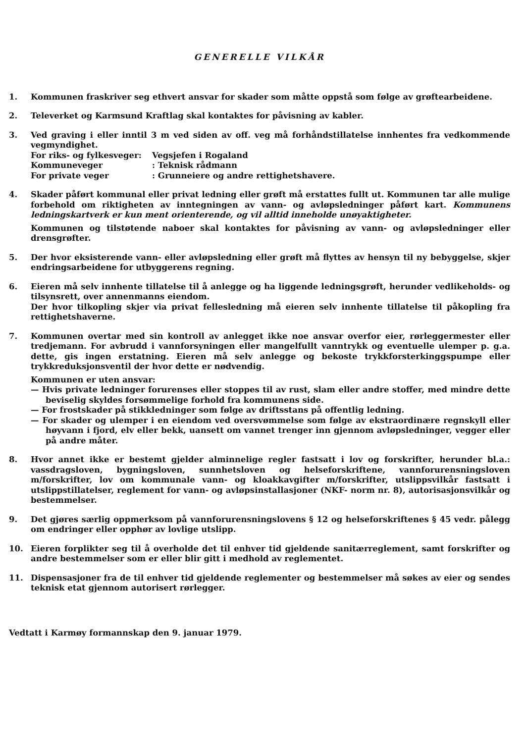GENERELLE VILKÅR
1. Kommunen fraskriver seg ethvert ansvar for skader som måtte oppstå som følge av grøftearbeidene.
2. Televerket og Karmsund Kraftlag skal kontaktes for påvisning av kabler.
3. Ved graving i eller inntil 3 m ved siden av off. veg må forhåndstillatelse innhentes fra vedkommende vegmyndighet.
For riks- og fylkesveger: Vegsjefen i Rogaland
Kommuneveger: Teknisk rådmann
For private veger: Grunneiere og andre rettighetshavere.
4. Skader påført kommunal eller privat ledning eller grøft må erstattes fullt ut. Kommunen tar alle mulige forbehold om riktigheten av inntegningen av vann- og avløpsledninger påført kart. Kommunens ledningskartverk er kun ment orienterende, og vil alltid inneholde unøyaktigheter.
Kommunen og tilstøtende naboer skal kontaktes for påvisning av vann- og avløpsledninger eller drensgrøfter.
5. Der hvor eksisterende vann- eller avløpsledning eller grøft må flyttes av hensyn til ny bebyggelse, skjer endringsarbeidene for utbyggerens regning.
6. Eieren må selv innhente tillatelse til å anlegge og ha liggende ledningsgrøft, herunder vedlikeholds- og tilsynsrett, over annenmanns eiendom.
Der hvor tilkopling skjer via privat fellesledning må eieren selv innhente tillatelse til påkopling fra rettighetshaverne.
7. Kommunen overtar med sin kontroll av anlegget ikke noe ansvar overfor eier, rørleggermester eller tredjemann. For avbrudd i vannforsyningen eller mangelfullt vanntrykk og eventuelle ulemper p. g.a. dette, gis ingen erstatning. Eieren må selv anlegge og bekoste trykkforsterkinggspumpe eller trykkreduksjonsventil der hvor dette er nødvendig.
Kommunen er uten ansvar:
— Hvis private ledninger forurenses eller stoppes til av rust, slam eller andre stoffer, med mindre dette beviselig skyldes forsømmelige forhold fra kommunens side.
— For frostskader på stikkledninger som følge av driftsstans på offentlig ledning.
— For skader og ulemper i en eiendom ved oversvømmelse som følge av ekstraordinære regnskyll eller høyvann i fjord, elv eller bekk, uansett om vannet trenger inn gjennom avløpsledninger, vegger eller på andre måter.
8. Hvor annet ikke er bestemt gjelder alminnelige regler fastsatt i lov og forskrifter, herunder bl.a.: vassdragsloven, bygningsloven, sunnhetsloven og helseforskriftene, vannforurensningsloven m/forskrifter, lov om kommunale vann- og kloakkavgifter m/forskrifter, utslippsvilkår fastsatt i utslippstillatelser, reglement for vann- og avløpsinstallasjoner (NKF- norm nr. 8), autorisasjonsvilkår og bestemmelser.
9. Det gjøres særlig oppmerksom på vannforurensningslovens § 12 og helseforskriftenes § 45 vedr. pålegg om endringer eller opphør av lovlige utslipp.
10. Eieren forplikter seg til å overholde det til enhver tid gjeldende sanitærreglement, samt forskrifter og andre bestemmelser som er eller blir gitt i medhold av reglementet.
11. Dispensasjoner fra de til enhver tid gjeldende reglementer og bestemmelser må søkes av eier og sendes teknisk etat gjennom autorisert rørlegger.
Vedtatt i Karmøy formannskap den 9. januar 1979.